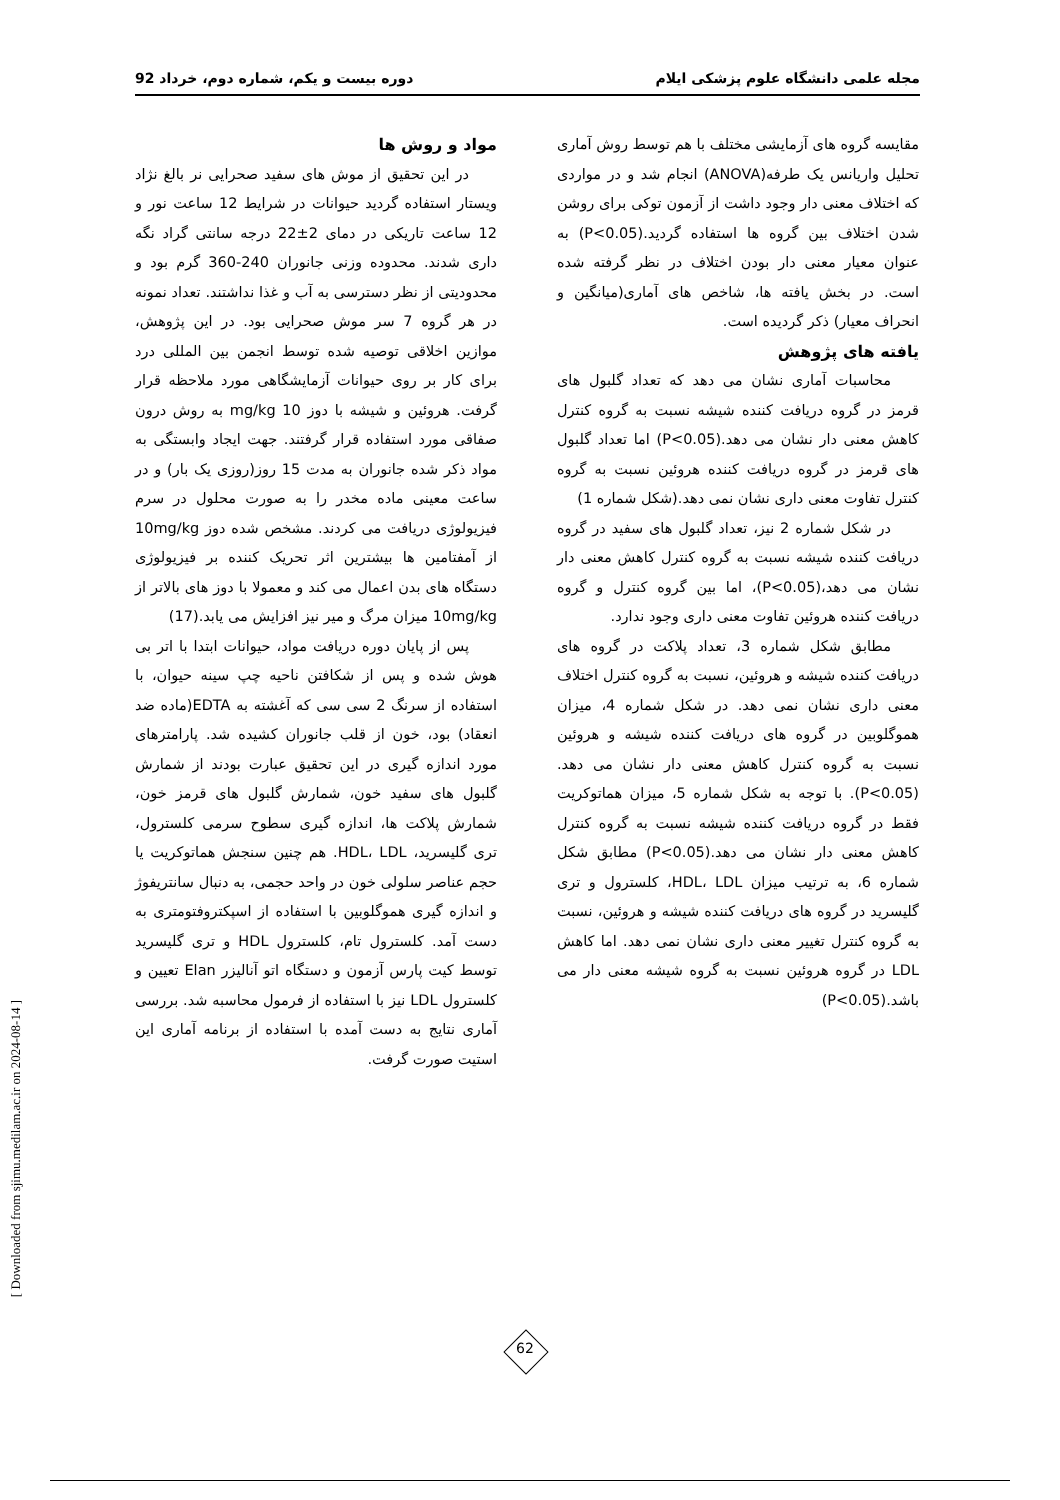مجله علمی دانشگاه علوم پزشکی ایلام دوره بیست و یکم، شماره دوم، خرداد 92
مواد و روش ها
در این تحقیق از موش های سفید صحرایی نر بالغ نژاد ویستار استفاده گردید حیوانات در شرایط 12 ساعت نور و 12 ساعت تاریکی در دمای 2±22 درجه سانتی گراد نگه داری شدند. محدوده وزنی جانوران 240-360 گرم بود و محدودیتی از نظر دسترسی به آب و غذا نداشتند. تعداد نمونه در هر گروه 7 سر موش صحرایی بود. در این پژوهش، موازین اخلاقی توصیه شده توسط انجمن بین المللی درد برای کار بر روی حیوانات آزمایشگاهی مورد ملاحظه قرار گرفت. هروئین و شیشه با دوز 10 mg/kg به روش درون صفاقی مورد استفاده قرار گرفتند. جهت ایجاد وابستگی به مواد ذکر شده جانوران به مدت 15 روز(روزی یک بار) و در ساعت معینی ماده مخدر را به صورت محلول در سرم فیزیولوژی دریافت می کردند. مشخص شده دوز 10mg/kg از آمفتامین ها بیشترین اثر تحریک کننده بر فیزیولوژی دستگاه های بدن اعمال می کند و معمولا با دوز های بالاتر از 10mg/kg میزان مرگ و میر نیز افزایش می یابد.(17)
پس از پایان دوره دریافت مواد، حیوانات ابتدا با اتر بی هوش شده و پس از شکافتن ناحیه چپ سینه حیوان، با استفاده از سرنگ 2 سی سی که آغشته به EDTA(ماده ضد انعقاد) بود، خون از قلب جانوران کشیده شد. پارامترهای مورد اندازه گیری در این تحقیق عبارت بودند از شمارش گلبول های سفید خون، شمارش گلبول های قرمز خون، شمارش پلاکت ها، اندازه گیری سطوح سرمی کلسترول، تری گلیسرید، HDL، LDL. هم چنین سنجش هماتوکریت یا حجم عناصر سلولی خون در واحد حجمی، به دنبال سانتریفوژ و اندازه گیری هموگلوبین با استفاده از اسپکتروفتومتری به دست آمد. کلسترول تام، کلسترول HDL و تری گلیسرید توسط کیت پارس آزمون و دستگاه اتو آنالیزر Elan تعیین و کلسترول LDL نیز با استفاده از فرمول محاسبه شد. بررسی آماری نتایج به دست آمده با استفاده از برنامه آماری این استیت صورت گرفت.
مقایسه گروه های آزمایشی مختلف با هم توسط روش آماری تحلیل واریانس یک طرفه(ANOVA) انجام شد و در مواردی که اختلاف معنی دار وجود داشت از آزمون توکی برای روشن شدن اختلاف بین گروه ها استفاده گردید.(P<0.05) به عنوان معیار معنی دار بودن اختلاف در نظر گرفته شده است. در بخش یافته ها، شاخص های آماری(میانگین و انحراف معیار) ذکر گردیده است.
یافته های پژوهش
محاسبات آماری نشان می دهد که تعداد گلبول های قرمز در گروه دریافت کننده شیشه نسبت به گروه کنترل کاهش معنی دار نشان می دهد.(P<0.05) اما تعداد گلبول های قرمز در گروه دریافت کننده هروئین نسبت به گروه کنترل تفاوت معنی داری نشان نمی دهد.(شکل شماره 1)
در شکل شماره 2 نیز، تعداد گلبول های سفید در گروه دریافت کننده شیشه نسبت به گروه کنترل کاهش معنی دار نشان می دهد،(P<0.05)، اما بین گروه کنترل و گروه دریافت کننده هروئین تفاوت معنی داری وجود ندارد.
مطابق شکل شماره 3، تعداد پلاکت در گروه های دریافت کننده شیشه و هروئین، نسبت به گروه کنترل اختلاف معنی داری نشان نمی دهد. در شکل شماره 4، میزان هموگلوبین در گروه های دریافت کننده شیشه و هروئین نسبت به گروه کنترل کاهش معنی دار نشان می دهد.(P<0.05). با توجه به شکل شماره 5، میزان هماتوکریت فقط در گروه دریافت کننده شیشه نسبت به گروه کنترل کاهش معنی دار نشان می دهد.(P<0.05) مطابق شکل شماره 6، به ترتیب میزان HDL، LDL، کلسترول و تری گلیسرید در گروه های دریافت کننده شیشه و هروئین، نسبت به گروه کنترل تغییر معنی داری نشان نمی دهد. اما کاهش LDL در گروه هروئین نسبت به گروه شیشه معنی دار می باشد.(P<0.05)
[ Downloaded from sjimu.medilam.ac.ir on 2024-08-14 ]
62